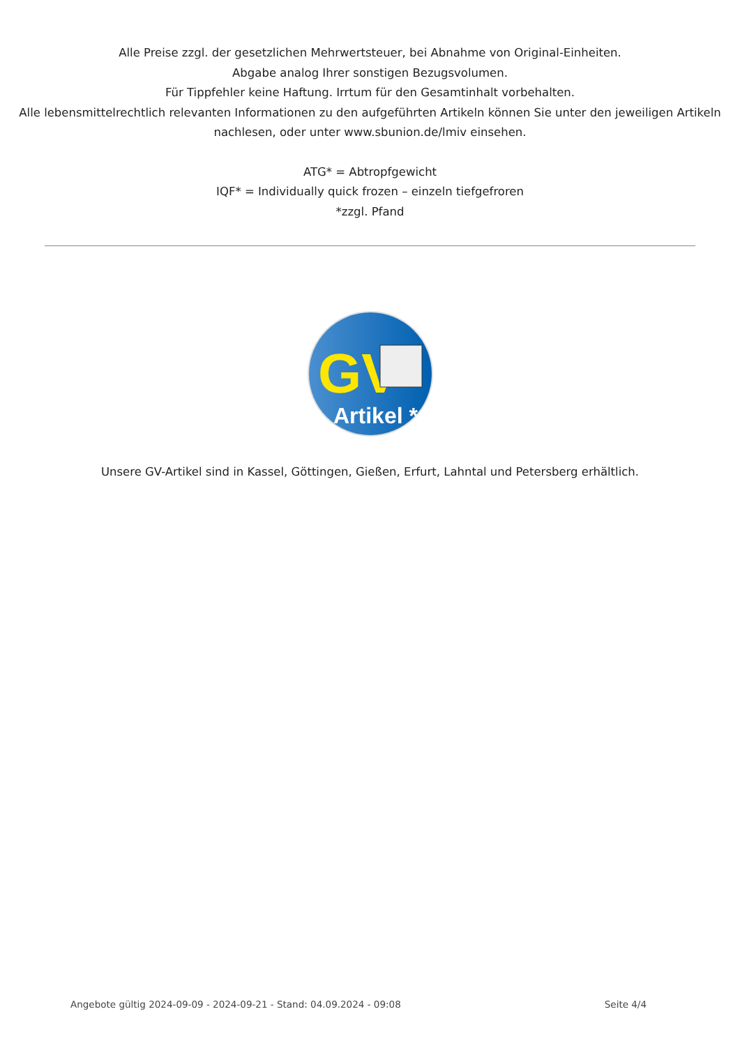Alle Preise zzgl. der gesetzlichen Mehrwertsteuer, bei Abnahme von Original-Einheiten.
Abgabe analog Ihrer sonstigen Bezugsvolumen.
Für Tippfehler keine Haftung. Irrtum für den Gesamtinhalt vorbehalten.
Alle lebensmittelrechtlich relevanten Informationen zu den aufgeführten Artikeln können Sie unter den jeweiligen Artikeln nachlesen, oder unter www.sbunion.de/lmiv einsehen.
ATG* = Abtropfgewicht
IQF* = Individually quick frozen – einzeln tiefgefroren
*zzgl. Pfand
GV
Artikel *
Unsere GV-Artikel sind in Kassel, Göttingen, Gießen, Erfurt, Lahntal und Petersberg erhältlich.
Angebote gültig 2024-09-09 - 2024-09-21 - Stand: 04.09.2024 - 09:08 Seite 4/4